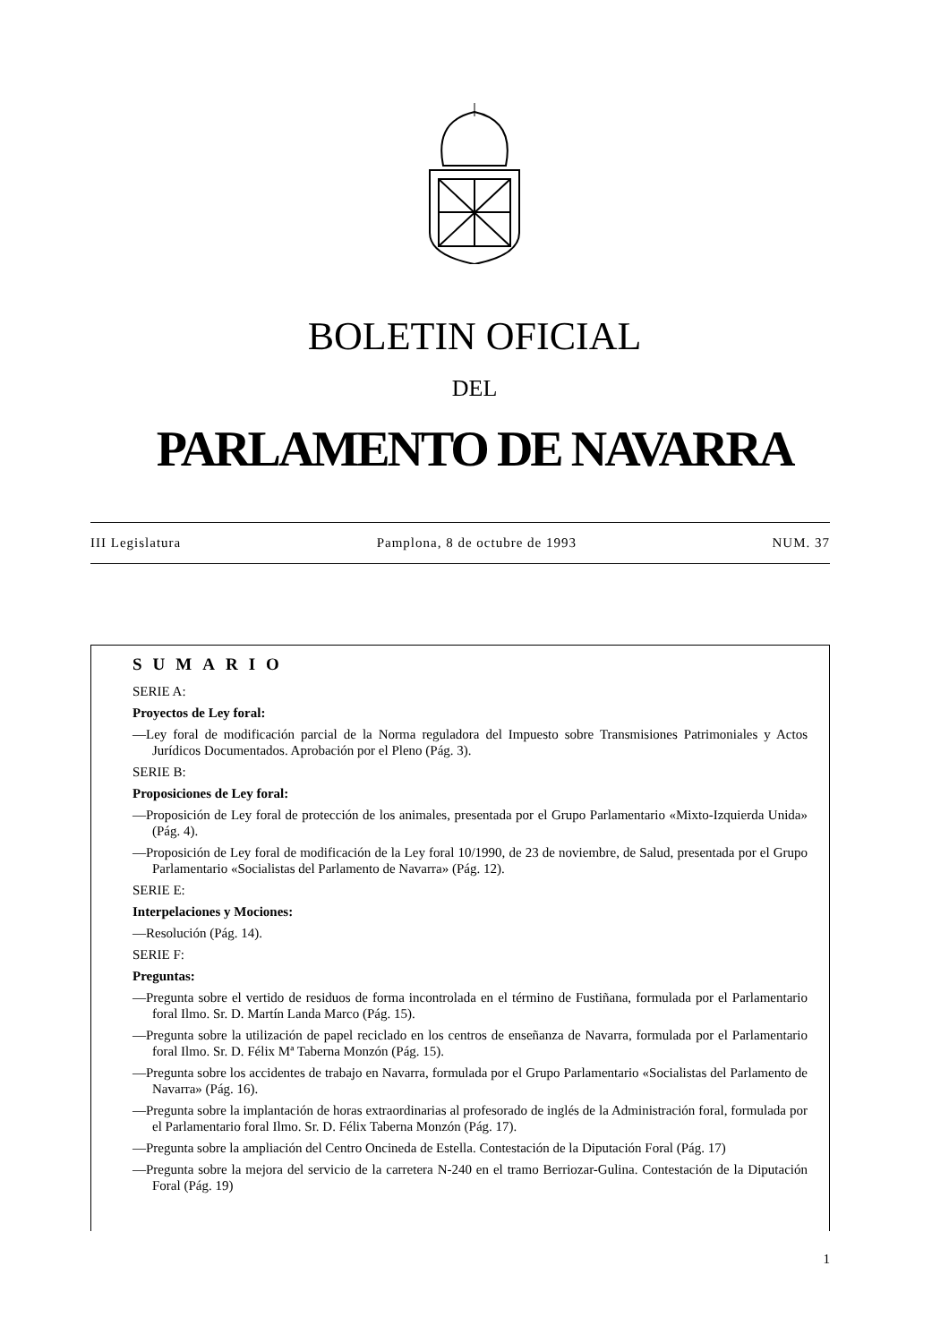BOLETIN OFICIAL
DEL
PARLAMENTO DE NAVARRA
III Legislatura Pamplona, 8 de octubre de 1993 NUM. 37
SUMARIO
SERIE A:
Proyectos de Ley foral:
—Ley foral de modificación parcial de la Norma reguladora del Impuesto sobre Transmisiones Patrimoniales y Actos Jurídicos Documentados. Aprobación por el Pleno (Pág. 3).
SERIE B:
Proposiciones de Ley foral:
—Proposición de Ley foral de protección de los animales, presentada por el Grupo Parlamentario «Mixto-Izquierda Unida» (Pág. 4).
—Proposición de Ley foral de modificación de la Ley foral 10/1990, de 23 de noviembre, de Salud, presentada por el Grupo Parlamentario «Socialistas del Parlamento de Navarra» (Pág. 12).
SERIE E:
Interpelaciones y Mociones:
—Resolución (Pág. 14).
SERIE F:
Preguntas:
—Pregunta sobre el vertido de residuos de forma incontrolada en el término de Fustiñana, formulada por el Parlamentario foral Ilmo. Sr. D. Martín Landa Marco (Pág. 15).
—Pregunta sobre la utilización de papel reciclado en los centros de enseñanza de Navarra, formulada por el Parlamentario foral Ilmo. Sr. D. Félix Mª Taberna Monzón (Pág. 15).
—Pregunta sobre los accidentes de trabajo en Navarra, formulada por el Grupo Parlamentario «Socialistas del Parlamento de Navarra» (Pág. 16).
—Pregunta sobre la implantación de horas extraordinarias al profesorado de inglés de la Administración foral, formulada por el Parlamentario foral Ilmo. Sr. D. Félix Taberna Monzón (Pág. 17).
—Pregunta sobre la ampliación del Centro Oncineda de Estella. Contestación de la Diputación Foral (Pág. 17)
—Pregunta sobre la mejora del servicio de la carretera N-240 en el tramo Berriozar-Gulina. Contestación de la Diputación Foral (Pág. 19)
1